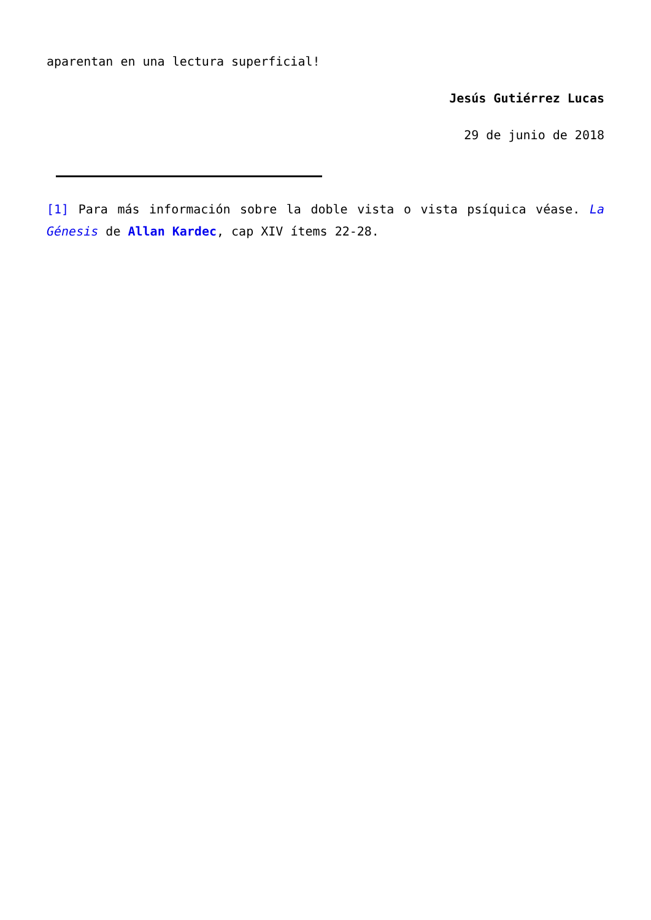aparentan en una lectura superficial!
Jesús Gutiérrez Lucas
29 de junio de 2018
[1] Para más información sobre la doble vista o vista psíquica véase. La Génesis de Allan Kardec, cap XIV ítems 22-28.